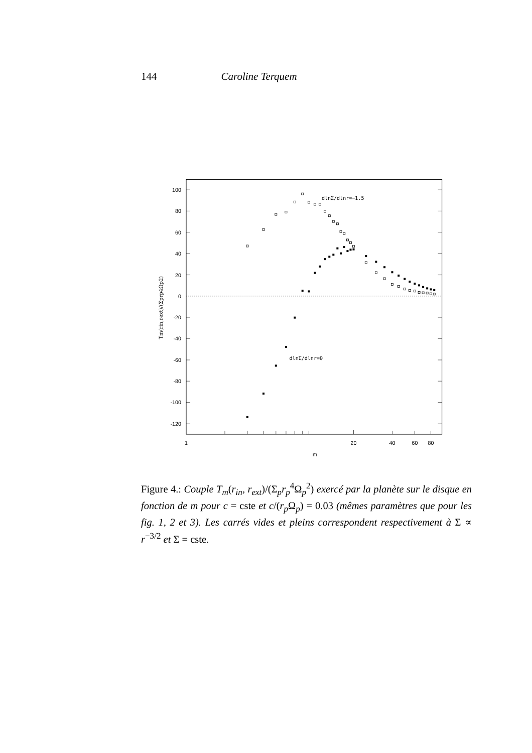144 Caroline Terquem
100
80
60
40
20
0
-20
-40
-60
-80
-100
-120
1
20
40
60
80
m
Tm(rin,rext)/(Σprp4Ωp2)
dlnΣ/dlnr=−1.5
dlnΣ/dlnr=0
Figure 4.: Couple T<sub>m</sub>(r<sub>in</sub>, r<sub>ext</sub>)/(Σ<sub>p</sub>r<sub>p</sub><sup>4</sup>Ω<sub>p</sub><sup>2</sup>) exercé par la planète sur le disque en fonction de m pour c = cste et c/(r<sub>p</sub> Ω<sub>p</sub>) = 0.03 (mêmes paramètres que pour les fig. 1, 2 et 3). Les carrés vides et pleins correspondent respectivement à Σ ∝ r<sup>−3/2</sup> et Σ = cste.